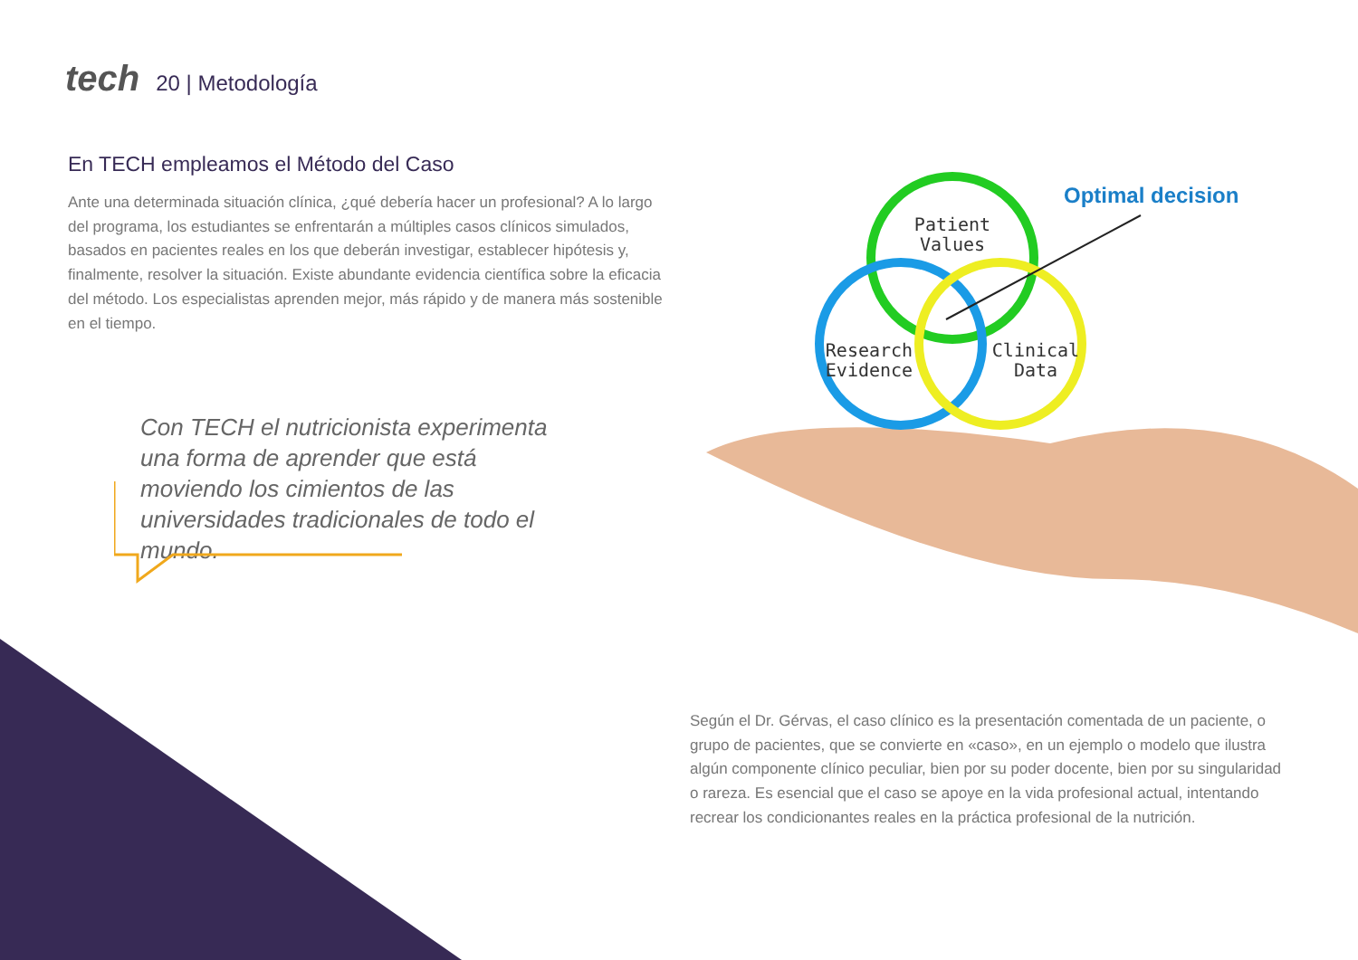tech 20 | Metodología
En TECH empleamos el Método del Caso
Ante una determinada situación clínica, ¿qué debería hacer un profesional? A lo largo del programa, los estudiantes se enfrentarán a múltiples casos clínicos simulados, basados en pacientes reales en los que deberán investigar, establecer hipótesis y, finalmente, resolver la situación. Existe abundante evidencia científica sobre la eficacia del método. Los especialistas aprenden mejor, más rápido y de manera más sostenible en el tiempo.
Con TECH el nutricionista experimenta una forma de aprender que está moviendo los cimientos de las universidades tradicionales de todo el mundo.
Patient
Values
Research
Evidence
Clinical
Data
Optimal decision
Según el Dr. Gérvas, el caso clínico es la presentación comentada de un paciente, o grupo de pacientes, que se convierte en «caso», en un ejemplo o modelo que ilustra algún componente clínico peculiar, bien por su poder docente, bien por su singularidad o rareza. Es esencial que el caso se apoye en la vida profesional actual, intentando recrear los condicionantes reales en la práctica profesional de la nutrición.